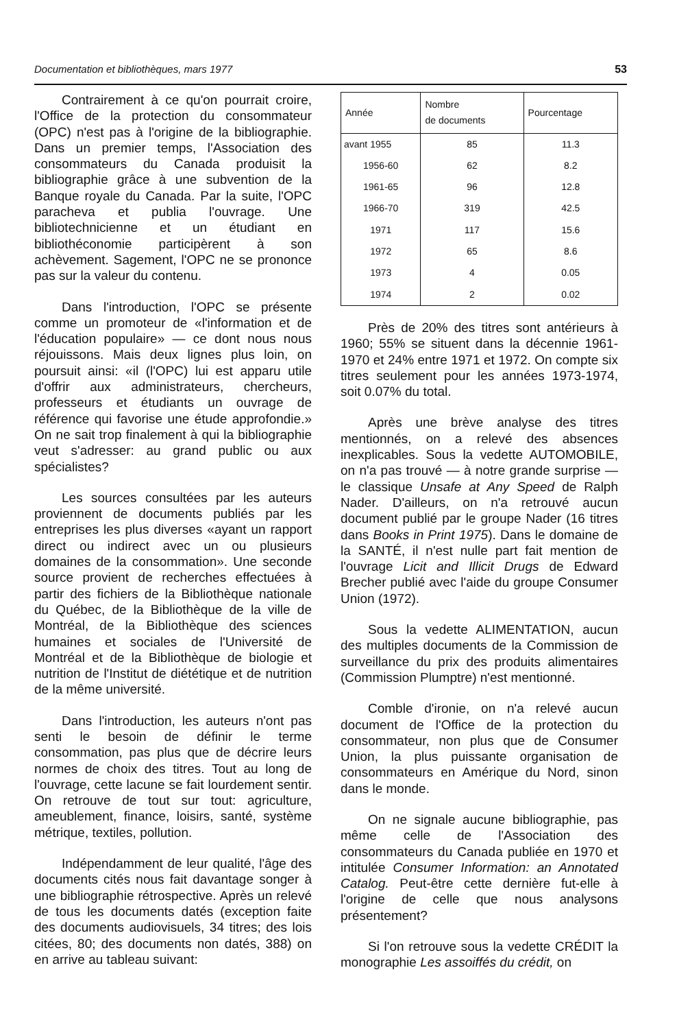Documentation et bibliothèques, mars 1977 53
Contrairement à ce qu'on pourrait croire, l'Office de la protection du consommateur (OPC) n'est pas à l'origine de la bibliographie. Dans un premier temps, l'Association des consommateurs du Canada produisit la bibliographie grâce à une subvention de la Banque royale du Canada. Par la suite, l'OPC paracheva et publia l'ouvrage. Une bibliotechnicienne et un étudiant en bibliothéconomie participèrent à son achèvement. Sagement, l'OPC ne se prononce pas sur la valeur du contenu.
Dans l'introduction, l'OPC se présente comme un promoteur de «l'information et de l'éducation populaire» — ce dont nous nous réjouissons. Mais deux lignes plus loin, on poursuit ainsi: «il (l'OPC) lui est apparu utile d'offrir aux administrateurs, chercheurs, professeurs et étudiants un ouvrage de référence qui favorise une étude approfondie.» On ne sait trop finalement à qui la bibliographie veut s'adresser: au grand public ou aux spécialistes?
Les sources consultées par les auteurs proviennent de documents publiés par les entreprises les plus diverses «ayant un rapport direct ou indirect avec un ou plusieurs domaines de la consommation». Une seconde source provient de recherches effectuées à partir des fichiers de la Bibliothèque nationale du Québec, de la Bibliothèque de la ville de Montréal, de la Bibliothèque des sciences humaines et sociales de l'Université de Montréal et de la Bibliothèque de biologie et nutrition de l'Institut de diététique et de nutrition de la même université.
Dans l'introduction, les auteurs n'ont pas senti le besoin de définir le terme consommation, pas plus que de décrire leurs normes de choix des titres. Tout au long de l'ouvrage, cette lacune se fait lourdement sentir. On retrouve de tout sur tout: agriculture, ameublement, finance, loisirs, santé, système métrique, textiles, pollution.
Indépendamment de leur qualité, l'âge des documents cités nous fait davantage songer à une bibliographie rétrospective. Après un relevé de tous les documents datés (exception faite des documents audiovisuels, 34 titres; des lois citées, 80; des documents non datés, 388) on en arrive au tableau suivant:
| Année | Nombre de documents | Pourcentage |
| --- | --- | --- |
| avant 1955 | 85 | 11.3 |
| 1956-60 | 62 | 8.2 |
| 1961-65 | 96 | 12.8 |
| 1966-70 | 319 | 42.5 |
| 1971 | 117 | 15.6 |
| 1972 | 65 | 8.6 |
| 1973 | 4 | 0.05 |
| 1974 | 2 | 0.02 |
Près de 20% des titres sont antérieurs à 1960; 55% se situent dans la décennie 1961-1970 et 24% entre 1971 et 1972. On compte six titres seulement pour les années 1973-1974, soit 0.07% du total.
Après une brève analyse des titres mentionnés, on a relevé des absences inexplicables. Sous la vedette AUTOMOBILE, on n'a pas trouvé — à notre grande surprise — le classique Unsafe at Any Speed de Ralph Nader. D'ailleurs, on n'a retrouvé aucun document publié par le groupe Nader (16 titres dans Books in Print 1975). Dans le domaine de la SANTÉ, il n'est nulle part fait mention de l'ouvrage Licit and Illicit Drugs de Edward Brecher publié avec l'aide du groupe Consumer Union (1972).
Sous la vedette ALIMENTATION, aucun des multiples documents de la Commission de surveillance du prix des produits alimentaires (Commission Plumptre) n'est mentionné.
Comble d'ironie, on n'a relevé aucun document de l'Office de la protection du consommateur, non plus que de Consumer Union, la plus puissante organisation de consommateurs en Amérique du Nord, sinon dans le monde.
On ne signale aucune bibliographie, pas même celle de l'Association des consommateurs du Canada publiée en 1970 et intitulée Consumer Information: an Annotated Catalog. Peut-être cette dernière fut-elle à l'origine de celle que nous analysons présentement?
Si l'on retrouve sous la vedette CRÉDIT la monographie Les assoiffés du crédit, on